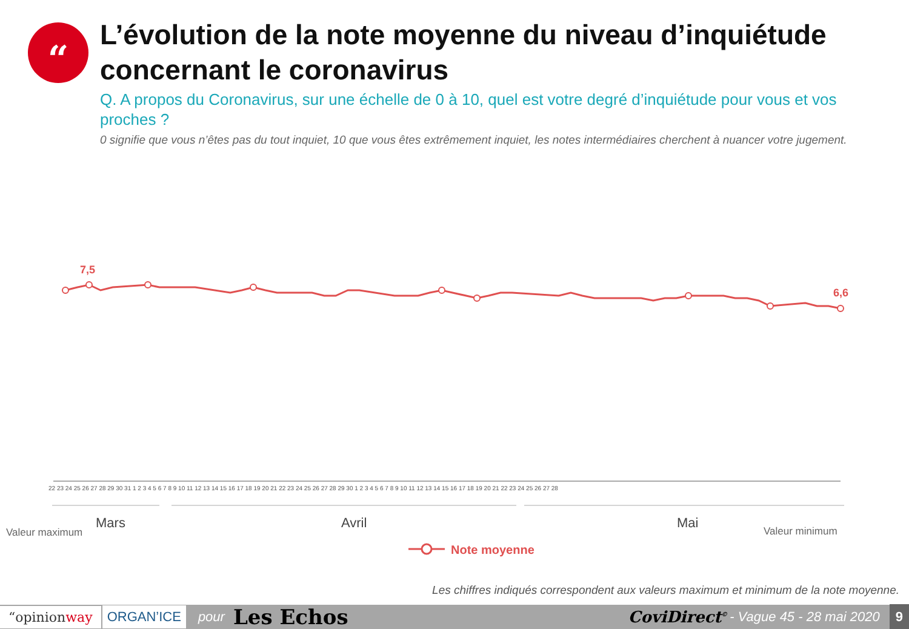“
L’évolution de la note moyenne du niveau d’inquiétude concernant le coronavirus
Q. A propos du Coronavirus, sur une échelle de 0 à 10, quel est votre degré d’inquiétude pour vous et vos proches ?
0 signifie que vous n’êtes pas du tout inquiet, 10 que vous êtes extrêmement inquiet, les notes intermédiaires cherchent à nuancer votre jugement.
7,5
6,6
22 23 24 25 26 27 28 29 30 31 1 2 3 4 5 6 7 8 9 10 11 12 13 14 15 16 17 18 19 20 21 22 23 24 25 26 27 28 29 30 1 2 3 4 5 6 7 8 9 10 11 12 13 14 15 16 17 18 19 20 21 22 23 24 25 26 27 28
Mars
Avril
Mai
Valeur maximum
Valeur minimum
Note moyenne
Les chiffres indiqués correspondent aux valeurs maximum et minimum de la note moyenne.
“opinionway ORGAN’ICE pour Les Echos CoviDirect<sup>©</sup> - Vague 45 - 28 mai 2020 9